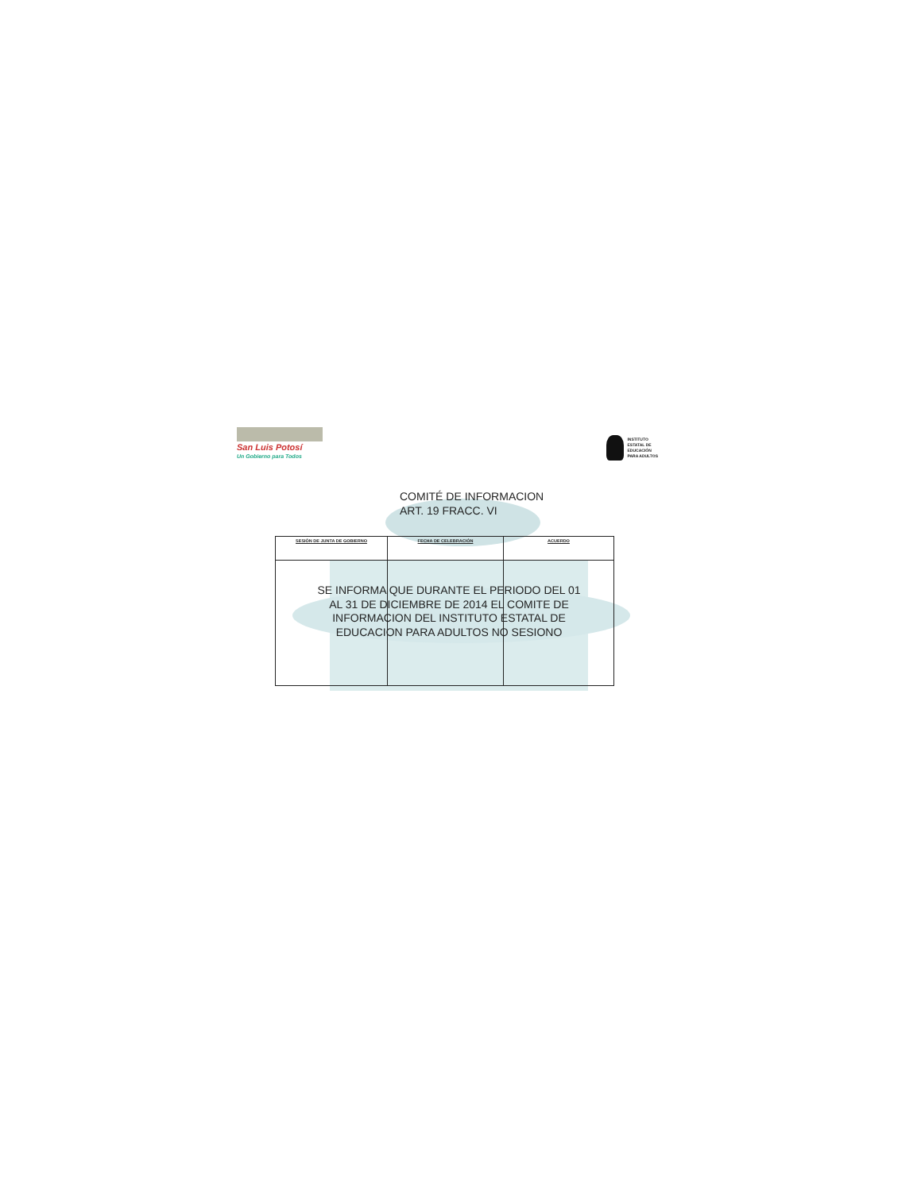San Luis Potosí
Un Gobierno para Todos
INSTITUTO
ESTATAL DE
EDUCACIÓN
PARA ADULTOS
COMITÉ DE INFORMACION
ART. 19 FRACC. VI
| SESIÓN DE JUNTA DE GOBIERNO | FECHA DE CELEBRACIÓN | ACUERDO |
| --- | --- | --- |
SE INFORMA QUE DURANTE EL PERIODO DEL 01 AL 31 DE DICIEMBRE DE 2014 EL COMITE DE INFORMACION DEL INSTITUTO ESTATAL DE EDUCACION PARA ADULTOS NO SESIONO